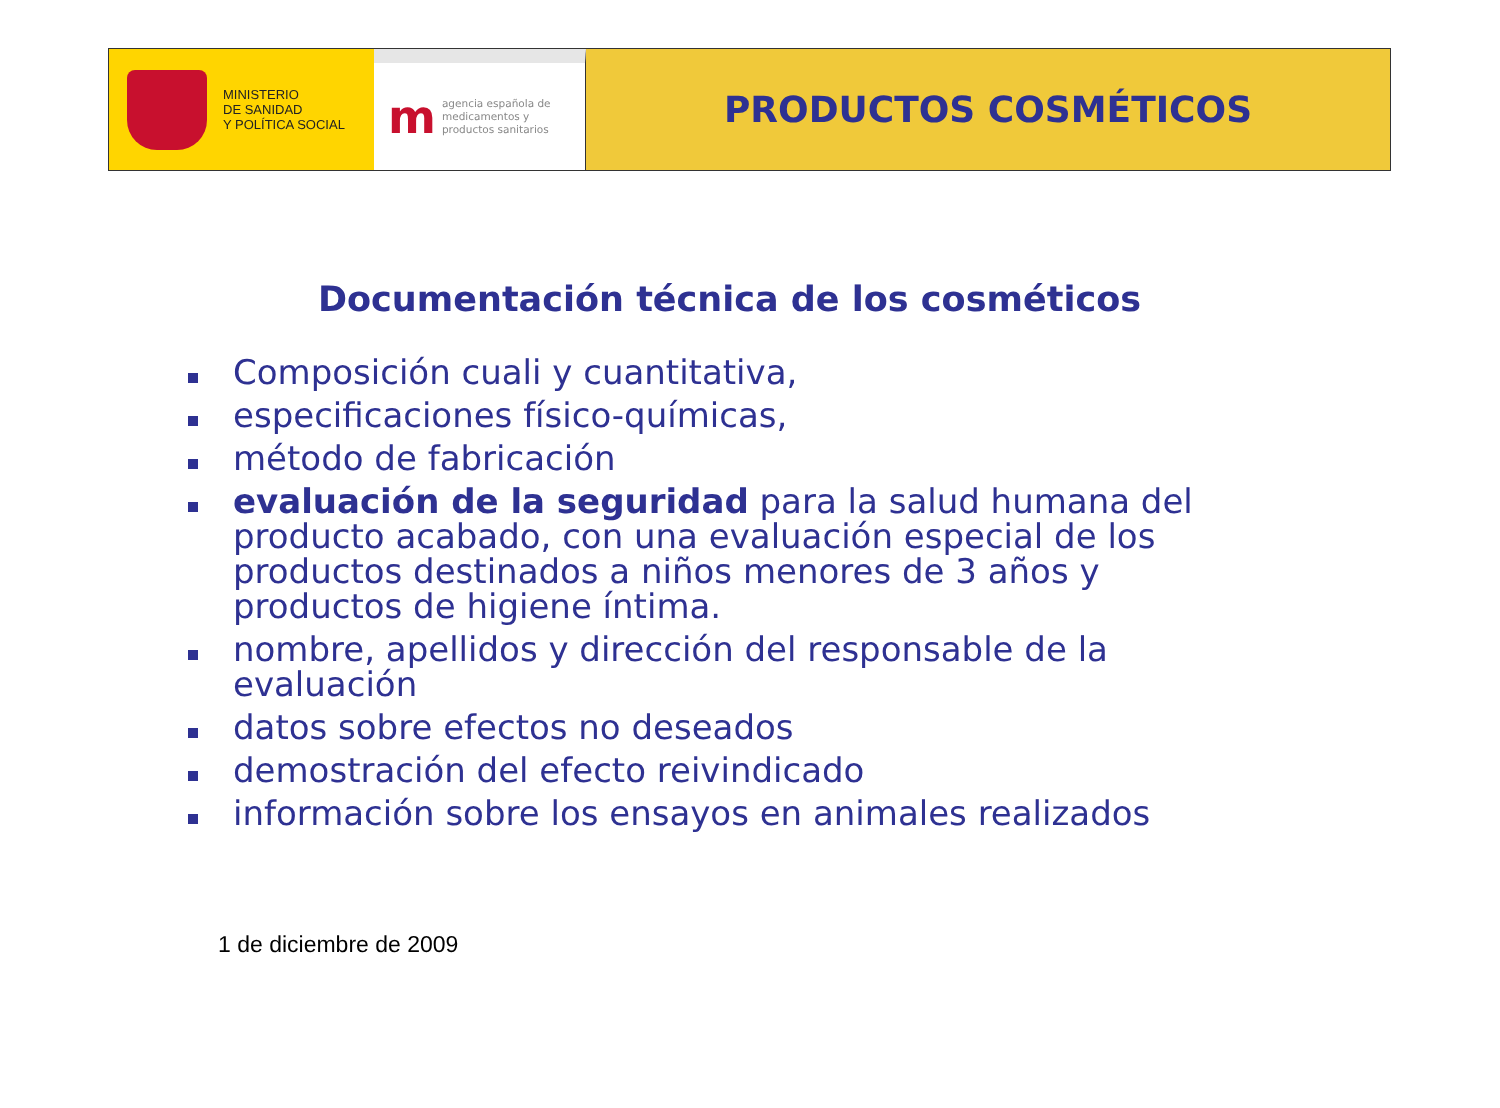MINISTERIO
DE SANIDAD
Y POLÍTICA SOCIAL
m
agencia española de
medicamentos y
productos sanitarios
PRODUCTOS COSMÉTICOS
Documentación técnica de los cosméticos
Composición cuali y cuantitativa,
especificaciones físico-químicas,
método de fabricación
evaluación de la seguridad para la salud humana del producto acabado, con una evaluación especial de los productos destinados a niños menores de 3 años y productos de higiene íntima.
nombre, apellidos y dirección del responsable de la evaluación
datos sobre efectos no deseados
demostración del efecto reivindicado
información sobre los ensayos en animales realizados
1 de diciembre de 2009